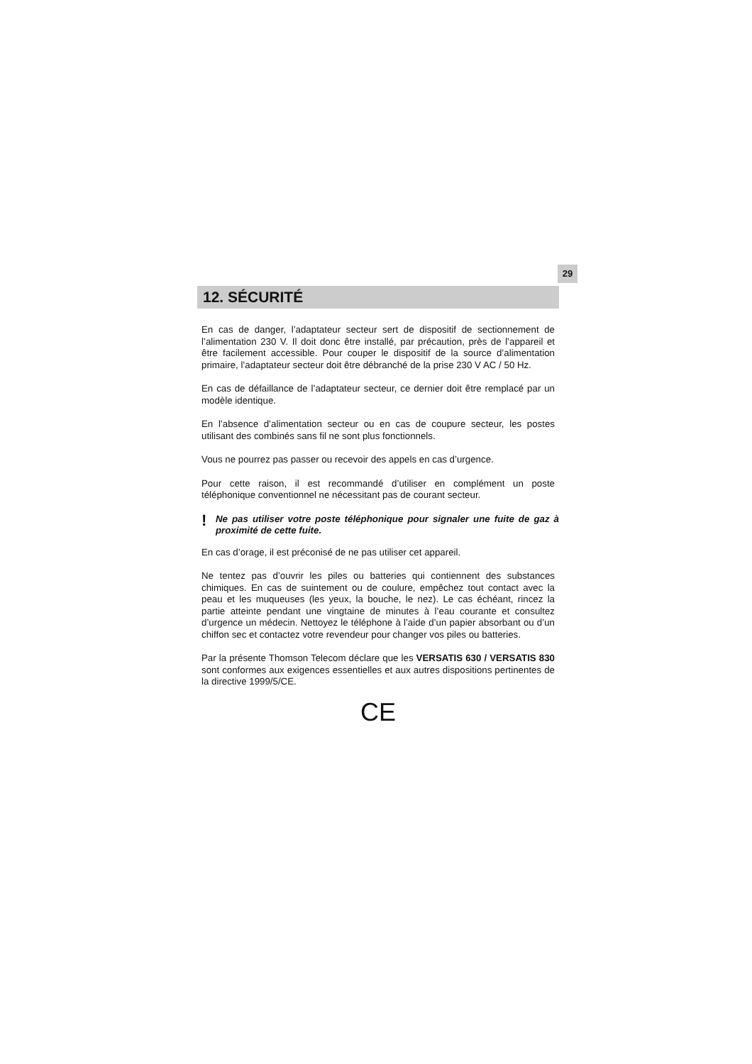29
12. SÉCURITÉ
En cas de danger, l’adaptateur secteur sert de dispositif de sectionnement de l’alimentation 230 V. Il doit donc être installé, par précaution, près de l’appareil et être facilement accessible. Pour couper le dispositif de la source d’alimentation primaire, l’adaptateur secteur doit être débranché de la prise 230 V AC / 50 Hz.
En cas de défaillance de l’adaptateur secteur, ce dernier doit être remplacé par un modèle identique.
En l’absence d’alimentation secteur ou en cas de coupure secteur, les postes utilisant des combinés sans fil ne sont plus fonctionnels.
Vous ne pourrez pas passer ou recevoir des appels en cas d’urgence.
Pour cette raison, il est recommandé d’utiliser en complément un poste téléphonique conventionnel ne nécessitant pas de courant secteur.
!
Ne pas utiliser votre poste téléphonique pour signaler une fuite de gaz à proximité de cette fuite.
En cas d’orage, il est préconisé de ne pas utiliser cet appareil.
Ne tentez pas d’ouvrir les piles ou batteries qui contiennent des substances chimiques. En cas de suintement ou de coulure, empêchez tout contact avec la peau et les muqueuses (les yeux, la bouche, le nez). Le cas échéant, rincez la partie atteinte pendant une vingtaine de minutes à l’eau courante et consultez d’urgence un médecin. Nettoyez le téléphone à l’aide d’un papier absorbant ou d’un chiffon sec et contactez votre revendeur pour changer vos piles ou batteries.
Par la présente Thomson Telecom déclare que les VERSATIS 630 / VERSATIS 830 sont conformes aux exigences essentielles et aux autres dispositions pertinentes de la directive 1999/5/CE.
CE